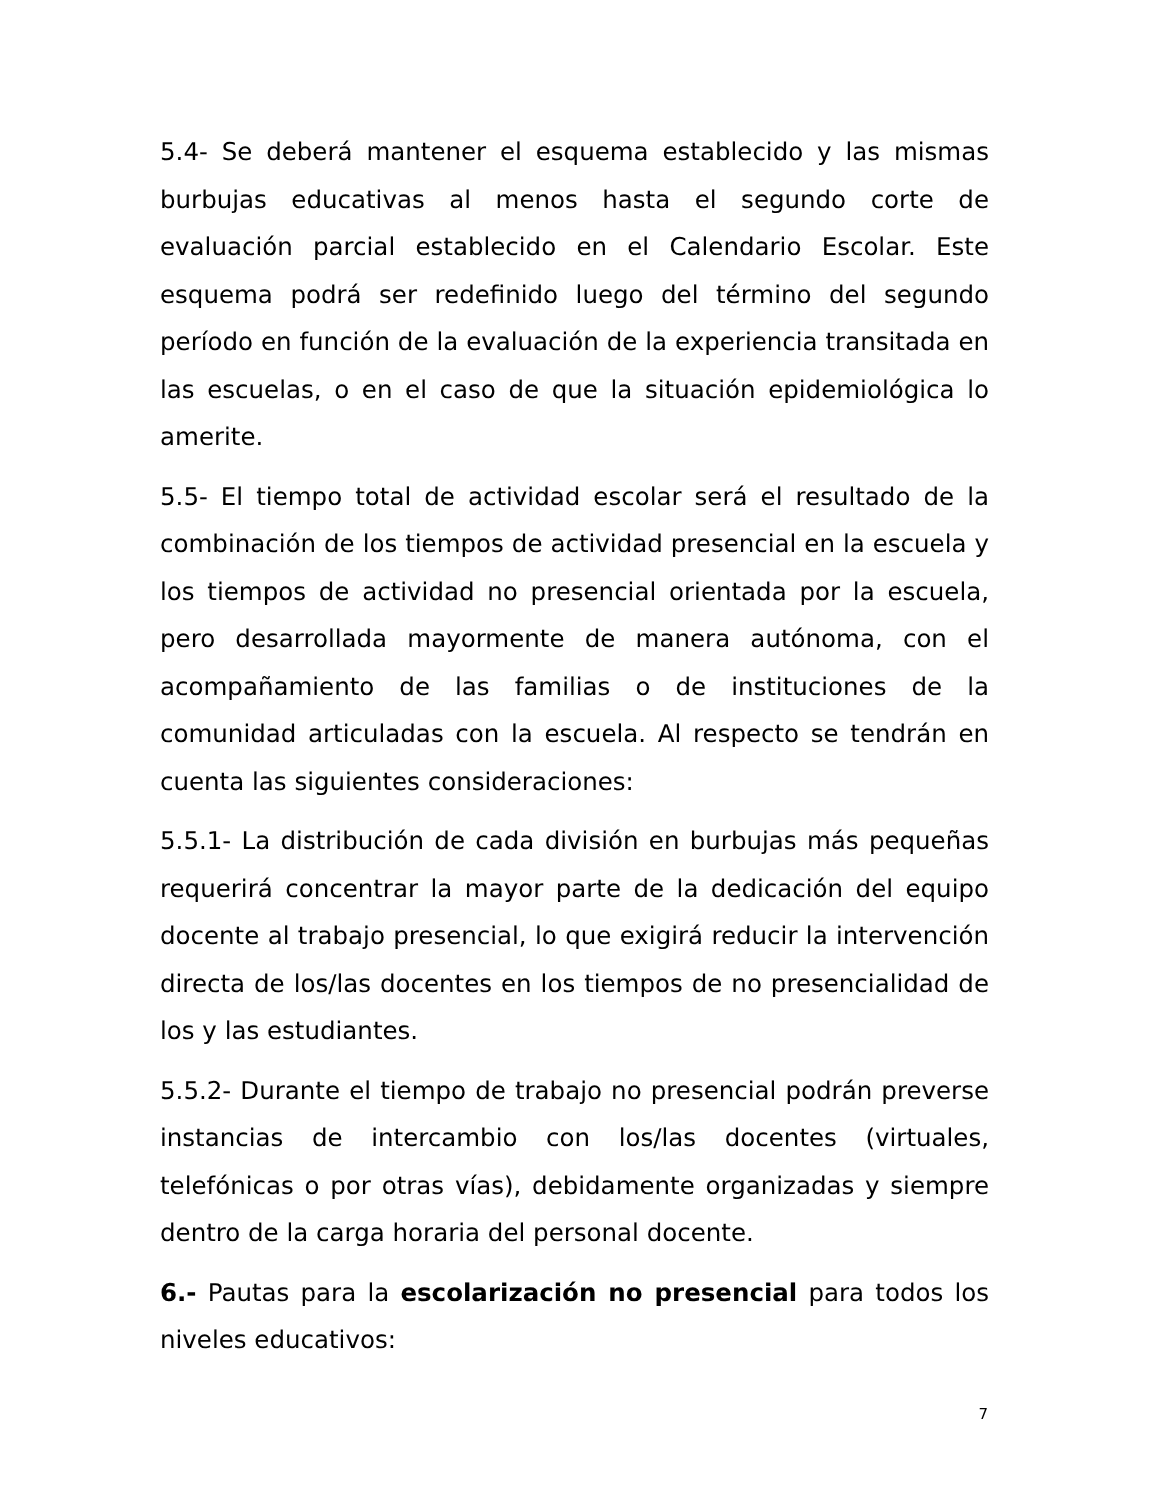5.4- Se deberá mantener el esquema establecido y las mismas burbujas educativas al menos hasta el segundo corte de evaluación parcial establecido en el Calendario Escolar. Este esquema podrá ser redefinido luego del término del segundo período en función de la evaluación de la experiencia transitada en las escuelas, o en el caso de que la situación epidemiológica lo amerite.
5.5- El tiempo total de actividad escolar será el resultado de la combinación de los tiempos de actividad presencial en la escuela y los tiempos de actividad no presencial orientada por la escuela, pero desarrollada mayormente de manera autónoma, con el acompañamiento de las familias o de instituciones de la comunidad articuladas con la escuela. Al respecto se tendrán en cuenta las siguientes consideraciones:
5.5.1- La distribución de cada división en burbujas más pequeñas requerirá concentrar la mayor parte de la dedicación del equipo docente al trabajo presencial, lo que exigirá reducir la intervención directa de los/las docentes en los tiempos de no presencialidad de los y las estudiantes.
5.5.2- Durante el tiempo de trabajo no presencial podrán preverse instancias de intercambio con los/las docentes (virtuales, telefónicas o por otras vías), debidamente organizadas y siempre dentro de la carga horaria del personal docente.
6.- Pautas para la escolarización no presencial para todos los niveles educativos:
7